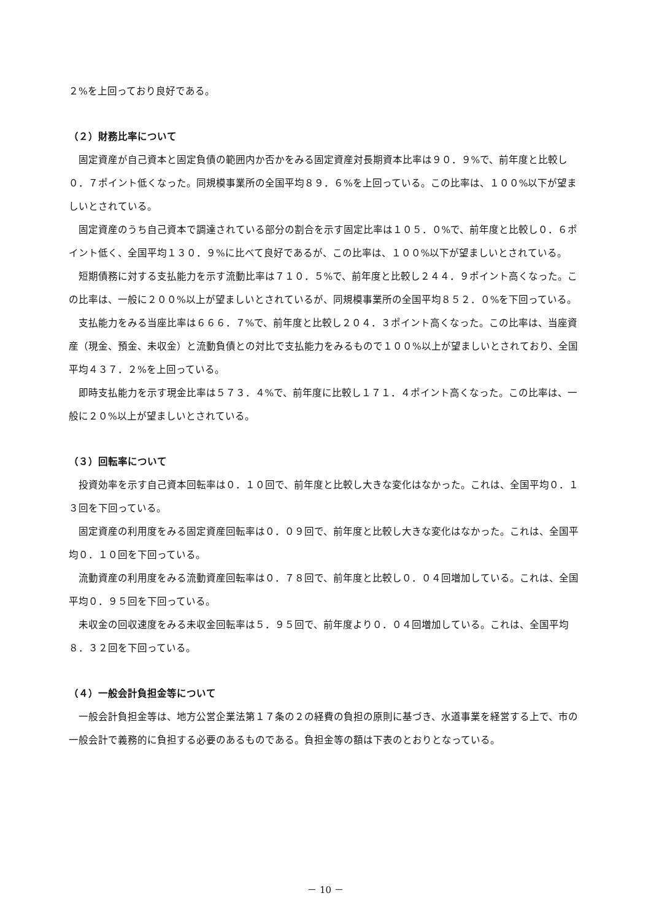２%を上回っており良好である。
（２）財務比率について
固定資産が自己資本と固定負債の範囲内か否かをみる固定資産対長期資本比率は９０．９%で、前年度と比較し０．７ポイント低くなった。同規模事業所の全国平均８９．６%を上回っている。この比率は、１００%以下が望ましいとされている。
固定資産のうち自己資本で調達されている部分の割合を示す固定比率は１０５．０%で、前年度と比較し０．６ポイント低く、全国平均１３０．９%に比べて良好であるが、この比率は、１００%以下が望ましいとされている。
短期債務に対する支払能力を示す流動比率は７１０．５%で、前年度と比較し２４４．９ポイント高くなった。この比率は、一般に２００%以上が望ましいとされているが、同規模事業所の全国平均８５２．０%を下回っている。
支払能力をみる当座比率は６６６．７%で、前年度と比較し２０４．３ポイント高くなった。この比率は、当座資産（現金、預金、未収金）と流動負債との対比で支払能力をみるもので１００%以上が望ましいとされており、全国平均４３７．２%を上回っている。
即時支払能力を示す現金比率は５７３．４%で、前年度に比較し１７１．４ポイント高くなった。この比率は、一般に２０%以上が望ましいとされている。
（３）回転率について
投資効率を示す自己資本回転率は０．１０回で、前年度と比較し大きな変化はなかった。これは、全国平均０．１３回を下回っている。
固定資産の利用度をみる固定資産回転率は０．０９回で、前年度と比較し大きな変化はなかった。これは、全国平均０．１０回を下回っている。
流動資産の利用度をみる流動資産回転率は０．７８回で、前年度と比較し０．０４回増加している。これは、全国平均０．９５回を下回っている。
未収金の回収速度をみる未収金回転率は５．９５回で、前年度より０．０４回増加している。これは、全国平均８．３２回を下回っている。
（４）一般会計負担金等について
一般会計負担金等は、地方公営企業法第１７条の２の経費の負担の原則に基づき、水道事業を経営する上で、市の一般会計で義務的に負担する必要のあるものである。負担金等の額は下表のとおりとなっている。
－ 10 －